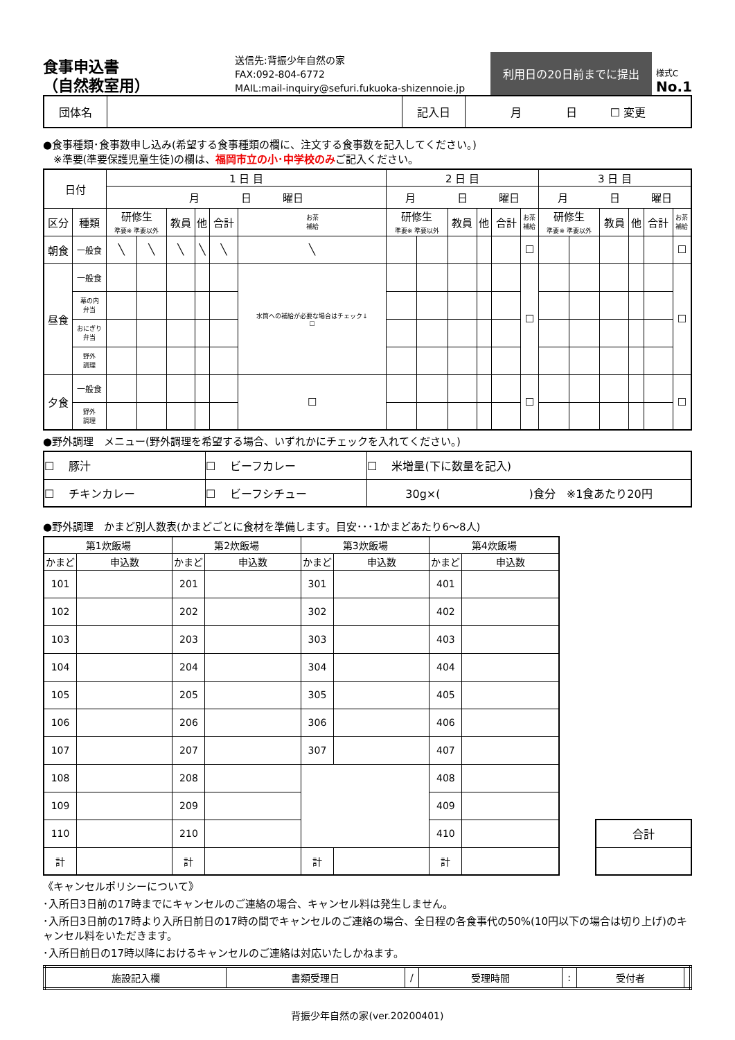食事申込書
（自然教室用）
送信先:背振少年自然の家
FAX:092-804-6772
MAIL:mail-inquiry@sefuri.fukuoka-shizennoie.jp
利用日の20日前までに提出
様式C
No.1
| 団体名 | | 記入日 | 月 日 ☐ 変更 |
●食事種類･食事数申し込み(希望する食事種類の欄に、注文する食事数を記入してください。)
　※準要(準要保護児童生徒)の欄は、福岡市立の小･中学校のみご記入ください。
| 日付 | | 1 日 目 | | | | | | 2 日 目 | | | | | | 3 日 目 | | | | | |
| | | 月 日 曜日 | | | | | | 月 日 曜日 | | | | | | 月 日 曜日 | | | | | |
| 区分 | 種類 | 研修生 準要※ 準要以外 | | 教員 | 他 | 合計 | お茶 補給 | 研修生 準要※ 準要以外 | | 教員 | 他 | 合計 | お茶 補給 | 研修生 準要※ 準要以外 | | 教員 | 他 | 合計 | お茶 補給 |
| 朝食 | 一般食 | ╲ | ╲ | ╲ | ╲ | ╲ | ╲ | | | | | | ☐ | | | | | | ☐ |
| 昼食 | 一般食 | | | | | | 水筒への補給が必要な場合はチェック↓ ☐ | | | | | | ☐ | | | | | | ☐ |
| | 幕の内 弁当 | | | | | | | | | | | | | | | | | | |
| | おにぎり 弁当 | | | | | | | | | | | | | | | | | | |
| | 野外 調理 | | | | | | | | | | | | | | | | | | |
| 夕食 | 一般食 | | | | | | ☐ | | | | | | ☐ | | | | | | ☐ |
| | 野外 調理 | | | | | | | | | | | | | | | | | | |
●野外調理　メニュー(野外調理を希望する場合、いずれかにチェックを入れてください。)
| ☐ 豚汁 | ☐ ビーフカレー | ☐ 米増量(下に数量を記入) |
| ☐ チキンカレー | ☐ ビーフシチュー | 30g×( )食分 ※1食あたり20円 |
●野外調理　かまど別人数表(かまどごとに食材を準備します。目安･･･1かまどあたり6～8人)
| 第1炊飯場 | | 第2炊飯場 | | 第3炊飯場 | | 第4炊飯場 | |
| かまど | 申込数 | かまど | 申込数 | かまど | 申込数 | かまど | 申込数 |
| 101 | | 201 | | 301 | | 401 | |
| 102 | | 202 | | 302 | | 402 | |
| 103 | | 203 | | 303 | | 403 | |
| 104 | | 204 | | 304 | | 404 | |
| 105 | | 205 | | 305 | | 405 | |
| 106 | | 206 | | 306 | | 406 | |
| 107 | | 207 | | 307 | | 407 | |
| 108 | | 208 | | | | 408 | |
| 109 | | 209 | | | | 409 | |
| 110 | | 210 | | | | 410 | |
| 計 | | 計 | | 計 | | 計 | |
| 合計 |
《キャンセルポリシーについて》
･入所日3日前の17時までにキャンセルのご連絡の場合、キャンセル料は発生しません。
･入所日3日前の17時より入所日前日の17時の間でキャンセルのご連絡の場合、全日程の各食事代の50%(10円以下の場合は切り上げ)のキャンセル料をいただきます。
･入所日前日の17時以降におけるキャンセルのご連絡は対応いたしかねます。
| 施設記入欄 | 書類受理日 | / | 受理時間 | : | 受付者 | |
背振少年自然の家(ver.20200401)